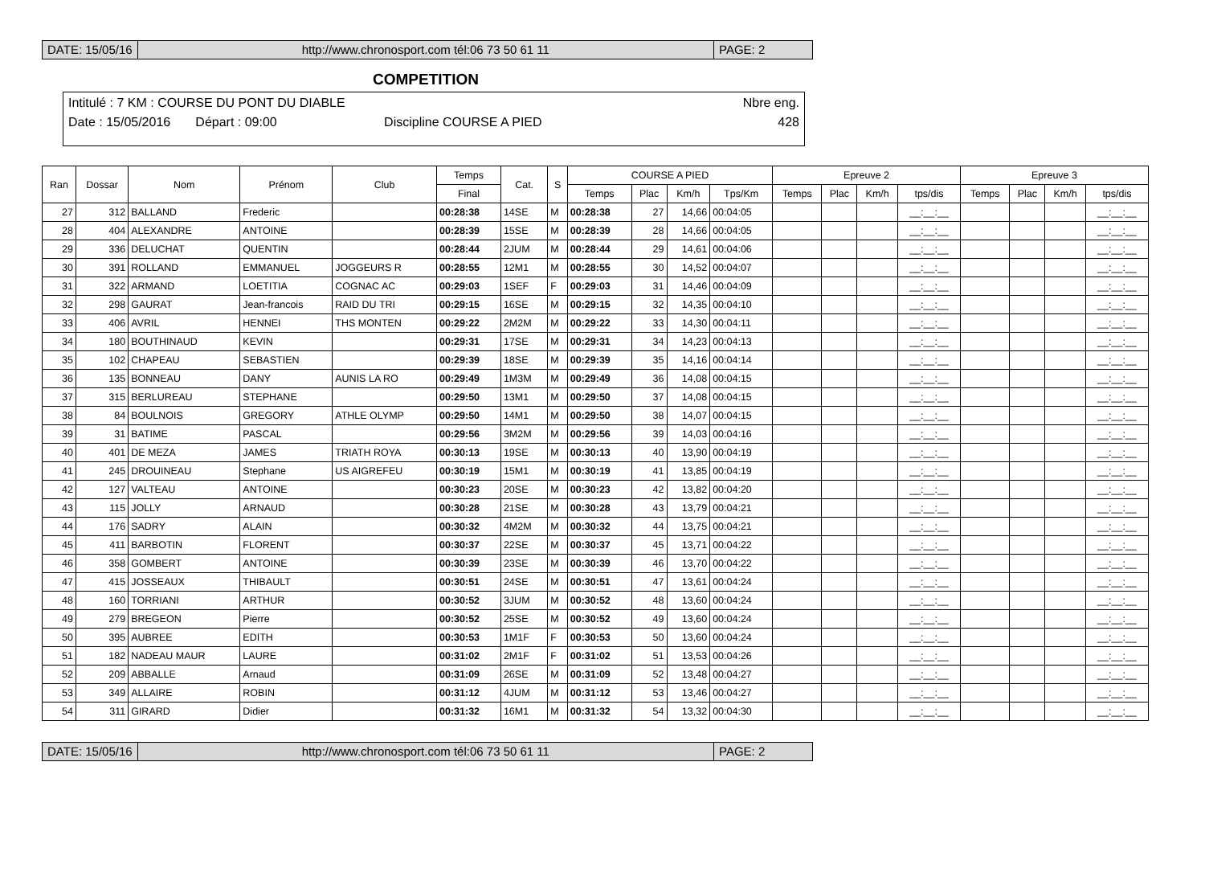DATE: 15/05/16 http://www.chronosport.com tél:06 73 50 61 11
PAGE: 2
COMPETITION
Intitulé : 7 KM : COURSE DU PONT DU DIABLE Nbre eng.
Date : 15/05/2016 Départ : 09:00 Discipline COURSE A PIED 428
| Ran | Dossar | Nom | Prénom | Club | Temps | Cat. | S | COURSE A PIED | | | | Epreuve 2 | | | | Epreuve 3 | | | |
| --- | --- | --- | --- | --- | --- | --- | --- | --- | --- | --- | --- | --- | --- | --- | --- | --- | --- | --- | --- |
| | | | | | Final | | | Temps | Plac | Km/h | Tps/Km | Temps | Plac | Km/h | tps/dis | Temps | Plac | Km/h | tps/dis |
| 27 | 312 | BALLAND | Frederic | | 00:28:38 | 14SE | M | 00:28:38 | 27 | 14,66 | 00:04:05 | | | | __:__:__ | | | | __:__:__ |
| 28 | 404 | ALEXANDRE | ANTOINE | | 00:28:39 | 15SE | M | 00:28:39 | 28 | 14,66 | 00:04:05 | | | | __:__:__ | | | | __:__:__ |
| 29 | 336 | DELUCHAT | QUENTIN | | 00:28:44 | 2JUM | M | 00:28:44 | 29 | 14,61 | 00:04:06 | | | | __:__:__ | | | | __:__:__ |
| 30 | 391 | ROLLAND | EMMANUEL | JOGGEURS R | 00:28:55 | 12M1 | M | 00:28:55 | 30 | 14,52 | 00:04:07 | | | | __:__:__ | | | | __:__:__ |
| 31 | 322 | ARMAND | LOETITIA | COGNAC AC | 00:29:03 | 1SEF | F | 00:29:03 | 31 | 14,46 | 00:04:09 | | | | __:__:__ | | | | __:__:__ |
| 32 | 298 | GAURAT | Jean-francois | RAID DU TRI | 00:29:15 | 16SE | M | 00:29:15 | 32 | 14,35 | 00:04:10 | | | | __:__:__ | | | | __:__:__ |
| 33 | 406 | AVRIL | HENNEI | THS MONTEN | 00:29:22 | 2M2M | M | 00:29:22 | 33 | 14,30 | 00:04:11 | | | | __:__:__ | | | | __:__:__ |
| 34 | 180 | BOUTHINAUD | KEVIN | | 00:29:31 | 17SE | M | 00:29:31 | 34 | 14,23 | 00:04:13 | | | | __:__:__ | | | | __:__:__ |
| 35 | 102 | CHAPEAU | SEBASTIEN | | 00:29:39 | 18SE | M | 00:29:39 | 35 | 14,16 | 00:04:14 | | | | __:__:__ | | | | __:__:__ |
| 36 | 135 | BONNEAU | DANY | AUNIS LA RO | 00:29:49 | 1M3M | M | 00:29:49 | 36 | 14,08 | 00:04:15 | | | | __:__:__ | | | | __:__:__ |
| 37 | 315 | BERLUREAU | STEPHANE | | 00:29:50 | 13M1 | M | 00:29:50 | 37 | 14,08 | 00:04:15 | | | | __:__:__ | | | | __:__:__ |
| 38 | 84 | BOULNOIS | GREGORY | ATHLE OLYMP | 00:29:50 | 14M1 | M | 00:29:50 | 38 | 14,07 | 00:04:15 | | | | __:__:__ | | | | __:__:__ |
| 39 | 31 | BATIME | PASCAL | | 00:29:56 | 3M2M | M | 00:29:56 | 39 | 14,03 | 00:04:16 | | | | __:__:__ | | | | __:__:__ |
| 40 | 401 | DE MEZA | JAMES | TRIATH ROYA | 00:30:13 | 19SE | M | 00:30:13 | 40 | 13,90 | 00:04:19 | | | | __:__:__ | | | | __:__:__ |
| 41 | 245 | DROUINEAU | Stephane | US AIGREFEU | 00:30:19 | 15M1 | M | 00:30:19 | 41 | 13,85 | 00:04:19 | | | | __:__:__ | | | | __:__:__ |
| 42 | 127 | VALTEAU | ANTOINE | | 00:30:23 | 20SE | M | 00:30:23 | 42 | 13,82 | 00:04:20 | | | | __:__:__ | | | | __:__:__ |
| 43 | 115 | JOLLY | ARNAUD | | 00:30:28 | 21SE | M | 00:30:28 | 43 | 13,79 | 00:04:21 | | | | __:__:__ | | | | __:__:__ |
| 44 | 176 | SADRY | ALAIN | | 00:30:32 | 4M2M | M | 00:30:32 | 44 | 13,75 | 00:04:21 | | | | __:__:__ | | | | __:__:__ |
| 45 | 411 | BARBOTIN | FLORENT | | 00:30:37 | 22SE | M | 00:30:37 | 45 | 13,71 | 00:04:22 | | | | __:__:__ | | | | __:__:__ |
| 46 | 358 | GOMBERT | ANTOINE | | 00:30:39 | 23SE | M | 00:30:39 | 46 | 13,70 | 00:04:22 | | | | __:__:__ | | | | __:__:__ |
| 47 | 415 | JOSSEAUX | THIBAULT | | 00:30:51 | 24SE | M | 00:30:51 | 47 | 13,61 | 00:04:24 | | | | __:__:__ | | | | __:__:__ |
| 48 | 160 | TORRIANI | ARTHUR | | 00:30:52 | 3JUM | M | 00:30:52 | 48 | 13,60 | 00:04:24 | | | | __:__:__ | | | | __:__:__ |
| 49 | 279 | BREGEON | Pierre | | 00:30:52 | 25SE | M | 00:30:52 | 49 | 13,60 | 00:04:24 | | | | __:__:__ | | | | __:__:__ |
| 50 | 395 | AUBREE | EDITH | | 00:30:53 | 1M1F | F | 00:30:53 | 50 | 13,60 | 00:04:24 | | | | __:__:__ | | | | __:__:__ |
| 51 | 182 | NADEAU MAUR | LAURE | | 00:31:02 | 2M1F | F | 00:31:02 | 51 | 13,53 | 00:04:26 | | | | __:__:__ | | | | __:__:__ |
| 52 | 209 | ABBALLE | Arnaud | | 00:31:09 | 26SE | M | 00:31:09 | 52 | 13,48 | 00:04:27 | | | | __:__:__ | | | | __:__:__ |
| 53 | 349 | ALLAIRE | ROBIN | | 00:31:12 | 4JUM | M | 00:31:12 | 53 | 13,46 | 00:04:27 | | | | __:__:__ | | | | __:__:__ |
| 54 | 311 | GIRARD | Didier | | 00:31:32 | 16M1 | M | 00:31:32 | 54 | 13,32 | 00:04:30 | | | | __:__:__ | | | | __:__:__ |
DATE: 15/05/16 http://www.chronosport.com tél:06 73 50 61 11
PAGE: 2